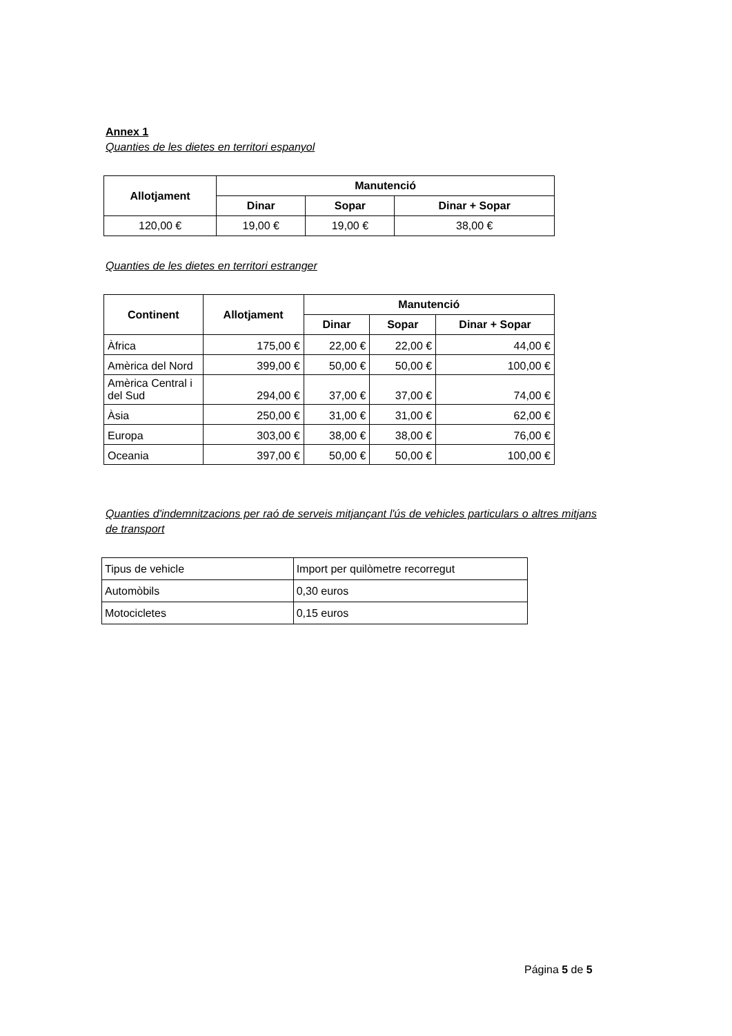Annex 1
Quanties de les dietes en territori espanyol
| Allotjament | Manutenció | | |
| --- | --- | --- | --- |
| | Dinar | Sopar | Dinar + Sopar |
| 120,00 € | 19,00 € | 19,00 € | 38,00 € |
Quanties de les dietes en territori estranger
| Continent | Allotjament | Manutenció | | |
| --- | --- | --- | --- | --- |
| | | Dinar | Sopar | Dinar + Sopar |
| Àfrica | 175,00 € | 22,00 € | 22,00 € | 44,00 € |
| Amèrica del Nord | 399,00 € | 50,00 € | 50,00 € | 100,00 € |
| Amèrica Central i del Sud | 294,00 € | 37,00 € | 37,00 € | 74,00 € |
| Àsia | 250,00 € | 31,00 € | 31,00 € | 62,00 € |
| Europa | 303,00 € | 38,00 € | 38,00 € | 76,00 € |
| Oceania | 397,00 € | 50,00 € | 50,00 € | 100,00 € |
Quanties d'indemnitzacions per raó de serveis mitjançant l'ús de vehicles particulars o altres mitjans de transport
| Tipus de vehicle | Import per quilòmetre recorregut |
| Automòbils | 0,30 euros |
| Motocicletes | 0,15 euros |
Página 5 de 5